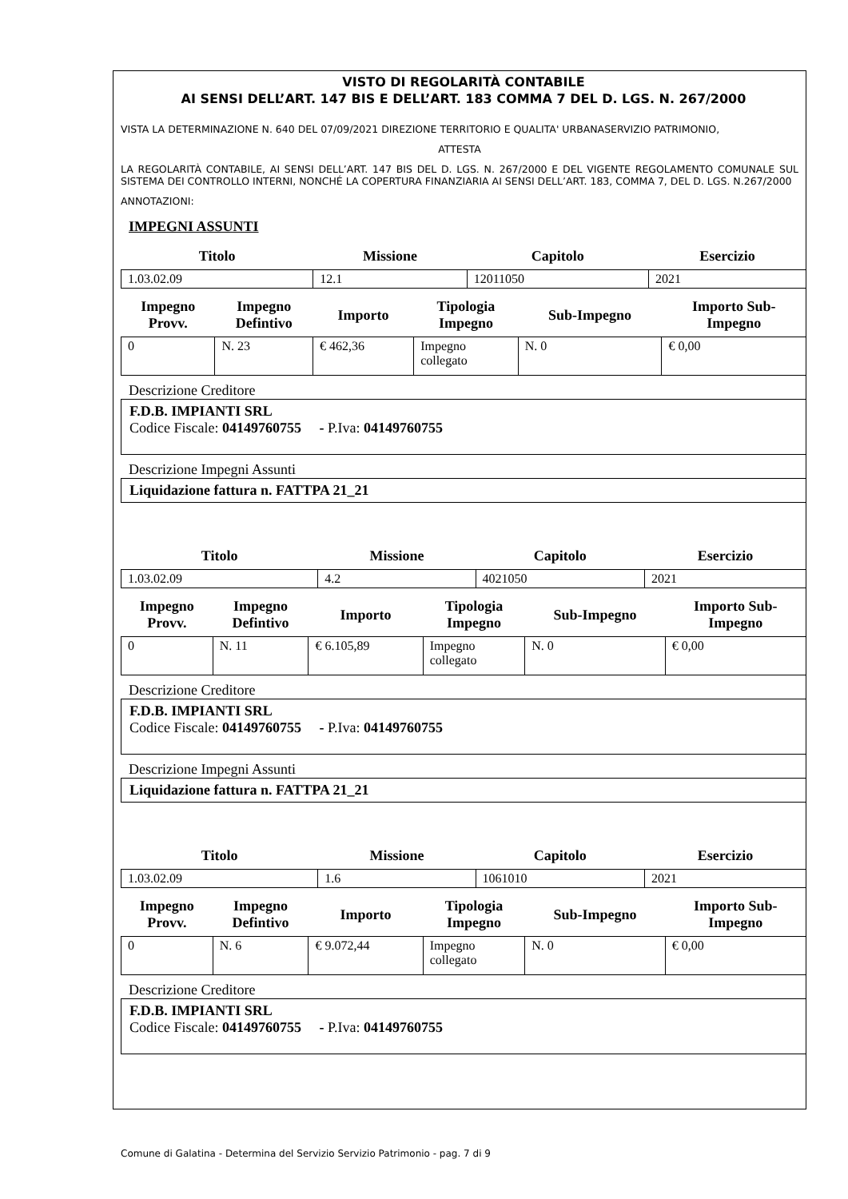VISTO DI REGOLARITÀ CONTABILE
AI SENSI DELL’ART. 147 BIS E DELL’ART. 183 COMMA 7 DEL D. LGS. N. 267/2000
VISTA LA DETERMINAZIONE N. 640 DEL 07/09/2021 DIREZIONE TERRITORIO E QUALITA' URBANASERVIZIO PATRIMONIO,
ATTESTA
LA REGOLARITÀ CONTABILE, AI SENSI DELL’ART. 147 BIS DEL D. LGS. N. 267/2000 E DEL VIGENTE REGOLAMENTO COMUNALE SUL SISTEMA DEI CONTROLLO INTERNI, NONCHÉ LA COPERTURA FINANZIARIA AI SENSI DELL’ART. 183, COMMA 7, DEL D. LGS. N.267/2000
ANNOTAZIONI:
IMPEGNI ASSUNTI
| Titolo | Missione | Capitolo | Esercizio |
| --- | --- | --- | --- |
| 1.03.02.09 | 12.1 | 12011050 | 2021 |
| Impegno Provv. | Impegno Defintivo | Importo | Tipologia Impegno | Sub-Impegno | Importo Sub- Impegno |
| --- | --- | --- | --- | --- | --- |
| 0 | N. 23 | € 462,36 | Impegno collegato | N. 0 | € 0,00 |
Descrizione Creditore
F.D.B. IMPIANTI SRL
Codice Fiscale: 04149760755 - P.Iva: 04149760755
Descrizione Impegni Assunti
Liquidazione fattura n. FATTPA 21_21
| Titolo | Missione | Capitolo | Esercizio |
| --- | --- | --- | --- |
| 1.03.02.09 | 4.2 | 4021050 | 2021 |
| Impegno Provv. | Impegno Defintivo | Importo | Tipologia Impegno | Sub-Impegno | Importo Sub- Impegno |
| --- | --- | --- | --- | --- | --- |
| 0 | N. 11 | € 6.105,89 | Impegno collegato | N. 0 | € 0,00 |
Descrizione Creditore
F.D.B. IMPIANTI SRL
Codice Fiscale: 04149760755 - P.Iva: 04149760755
Descrizione Impegni Assunti
Liquidazione fattura n. FATTPA 21_21
| Titolo | Missione | Capitolo | Esercizio |
| --- | --- | --- | --- |
| 1.03.02.09 | 1.6 | 1061010 | 2021 |
| Impegno Provv. | Impegno Defintivo | Importo | Tipologia Impegno | Sub-Impegno | Importo Sub- Impegno |
| --- | --- | --- | --- | --- | --- |
| 0 | N. 6 | € 9.072,44 | Impegno collegato | N. 0 | € 0,00 |
Descrizione Creditore
F.D.B. IMPIANTI SRL
Codice Fiscale: 04149760755 - P.Iva: 04149760755
Comune di Galatina - Determina del Servizio Servizio Patrimonio - pag. 7 di 9